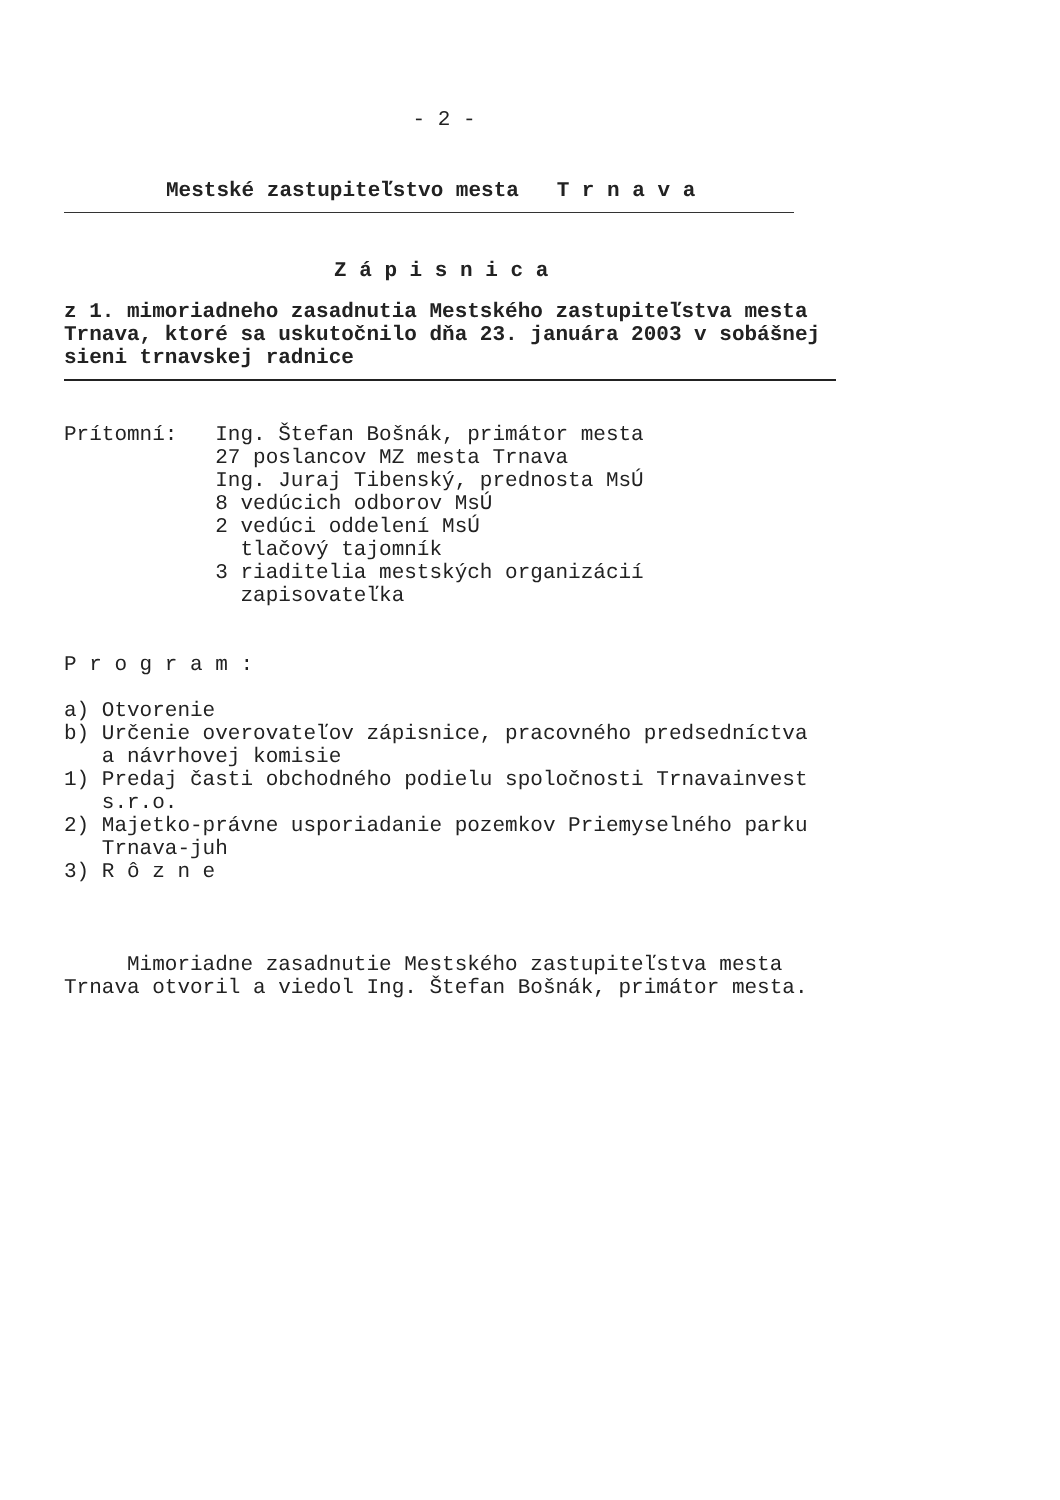- 2 -
Mestské zastupiteľstvo mesta   T r n a v a
Z á p i s n i c a
z 1. mimoriadneho zasadnutia Mestského zastupiteľstva mesta
Trnava, ktoré sa uskutočnilo dňa 23. januára 2003 v sobášnej
sieni trnavskej radnice
Prítomní:   Ing. Štefan Bošnák, primátor mesta
            27 poslancov MZ mesta Trnava
            Ing. Juraj Tibenský, prednosta MsÚ
            8 vedúcich odborov MsÚ
            2 vedúci oddelení MsÚ
              tlačový tajomník
            3 riaditelia mestských organizácií
              zapisovateľka
P r o g r a m :
a) Otvorenie
b) Určenie overovateľov zápisnice, pracovného predsedníctva
   a návrhovej komisie
1) Predaj časti obchodného podielu spoločnosti Trnavainvest
   s.r.o.
2) Majetko-právne usporiadanie pozemkov Priemyselného parku
   Trnava-juh
3) R ô z n e
     Mimoriadne zasadnutie Mestského zastupiteľstva mesta
Trnava otvoril a viedol Ing. Štefan Bošnák, primátor mesta.